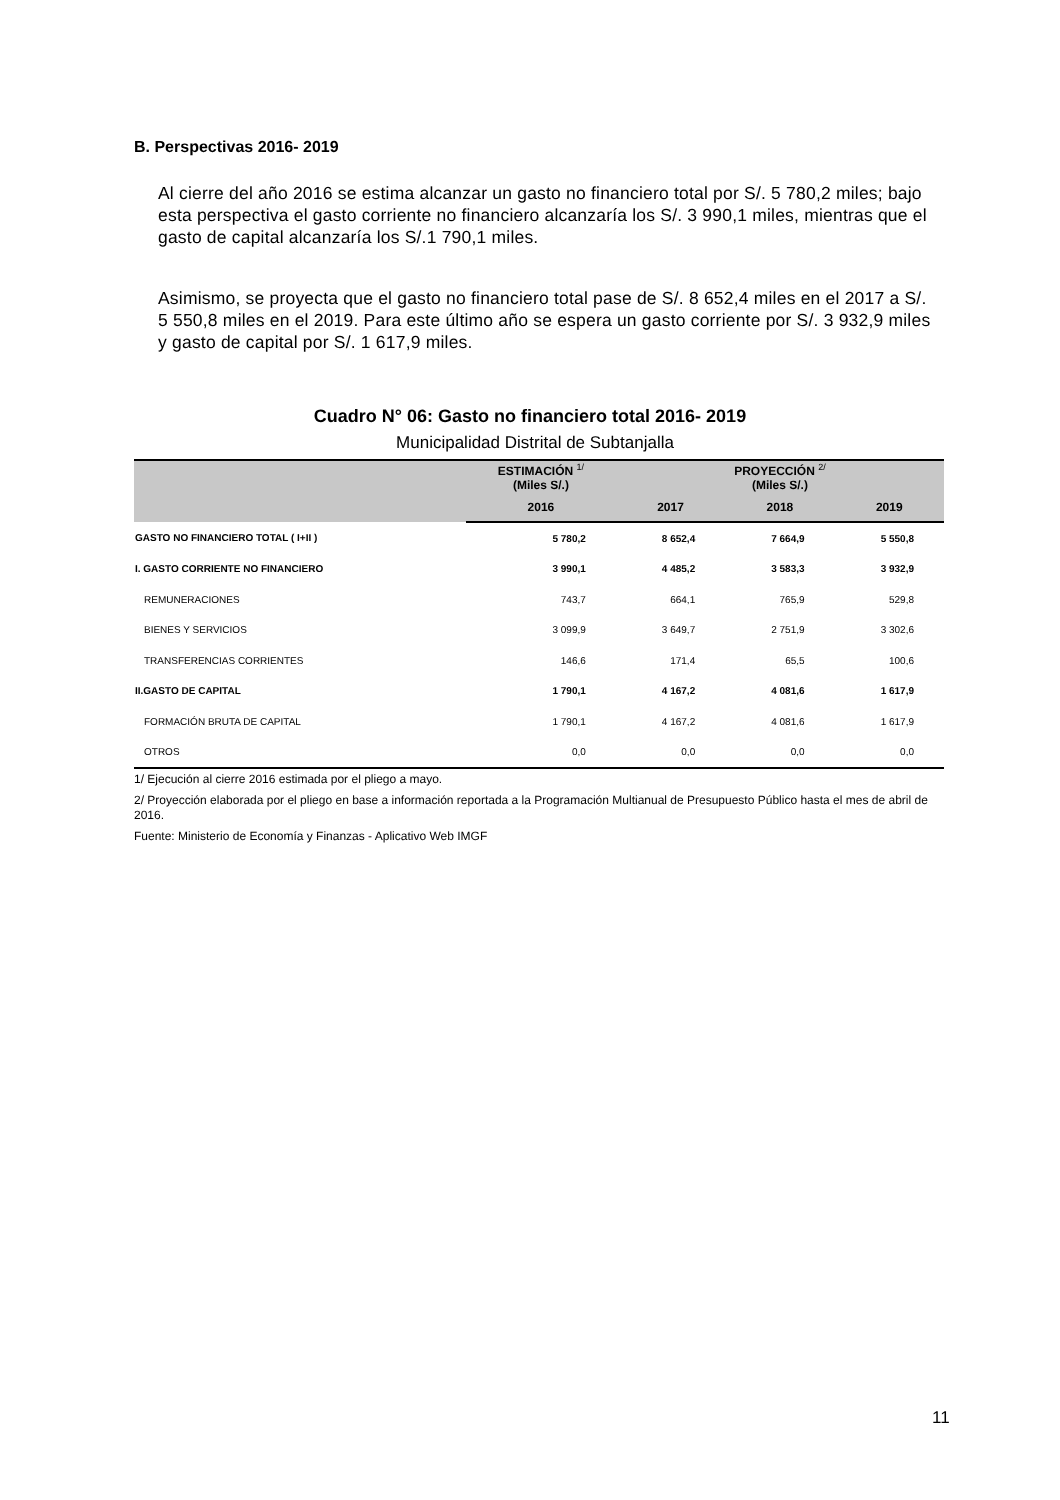B. Perspectivas 2016- 2019
Al cierre del año 2016 se estima alcanzar un gasto no financiero total por S/. 5 780,2 miles; bajo esta perspectiva el gasto corriente no financiero alcanzaría los S/. 3 990,1 miles, mientras que el gasto de capital alcanzaría los S/.1 790,1 miles.
Asimismo, se proyecta que el gasto no financiero total pase de S/. 8 652,4 miles en el 2017 a S/. 5 550,8 miles en el 2019. Para este último año se espera un gasto corriente por S/. 3 932,9 miles y gasto de capital por S/. 1 617,9 miles.
Cuadro N° 06: Gasto no financiero total 2016- 2019
Municipalidad Distrital de Subtanjalla
| | ESTIMACIÓN <sup>1/</sup> (Miles S/.) | PROYECCIÓN <sup>2/</sup> (Miles S/.) | | |
| --- | --- | --- | --- | --- |
| | 2016 | 2017 | 2018 | 2019 |
| GASTO NO FINANCIERO TOTAL ( I+II ) | 5 780,2 | 8 652,4 | 7 664,9 | 5 550,8 |
| I. GASTO CORRIENTE NO FINANCIERO | 3 990,1 | 4 485,2 | 3 583,3 | 3 932,9 |
| REMUNERACIONES | 743,7 | 664,1 | 765,9 | 529,8 |
| BIENES Y SERVICIOS | 3 099,9 | 3 649,7 | 2 751,9 | 3 302,6 |
| TRANSFERENCIAS CORRIENTES | 146,6 | 171,4 | 65,5 | 100,6 |
| II.GASTO DE CAPITAL | 1 790,1 | 4 167,2 | 4 081,6 | 1 617,9 |
| FORMACIÓN BRUTA DE CAPITAL | 1 790,1 | 4 167,2 | 4 081,6 | 1 617,9 |
| OTROS | 0,0 | 0,0 | 0,0 | 0,0 |
1/ Ejecución al cierre 2016 estimada por el pliego a mayo.
2/ Proyección elaborada por el pliego en base a información reportada a la Programación Multianual de Presupuesto Público hasta el mes de abril de 2016.
Fuente: Ministerio de Economía y Finanzas - Aplicativo Web IMGF
11